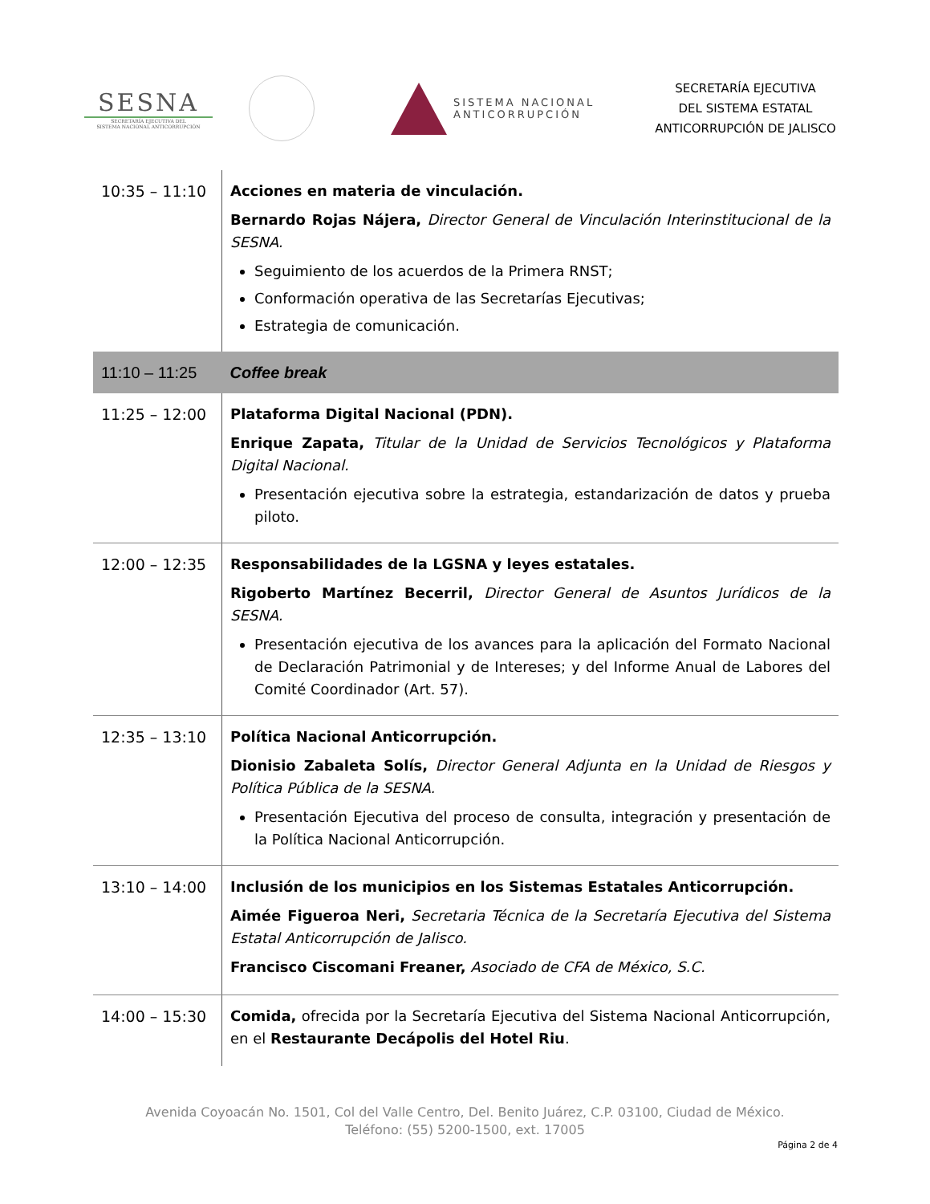SESNA
SECRETARÍA EJECUTIVA DEL
SISTEMA NACIONAL ANTICORRUPCIÓN
SISTEMA NACIONAL
ANTICORRUPCIÓN
SECRETARÍA EJECUTIVA
DEL SISTEMA ESTATAL
ANTICORRUPCIÓN DE JALISCO
| 10:35 – 11:10 | Acciones en materia de vinculación. Bernardo Rojas Nájera, Director General de Vinculación Interinstitucional de la SESNA. Seguimiento de los acuerdos de la Primera RNST; Conformación operativa de las Secretarías Ejecutivas; Estrategia de comunicación. |
| 11:10 – 11:25 | Coffee break |
| 11:25 – 12:00 | Plataforma Digital Nacional (PDN). Enrique Zapata, Titular de la Unidad de Servicios Tecnológicos y Plataforma Digital Nacional. Presentación ejecutiva sobre la estrategia, estandarización de datos y prueba piloto. |
| 12:00 – 12:35 | Responsabilidades de la LGSNA y leyes estatales. Rigoberto Martínez Becerril, Director General de Asuntos Jurídicos de la SESNA. Presentación ejecutiva de los avances para la aplicación del Formato Nacional de Declaración Patrimonial y de Intereses; y del Informe Anual de Labores del Comité Coordinador (Art. 57). |
| 12:35 – 13:10 | Política Nacional Anticorrupción. Dionisio Zabaleta Solís, Director General Adjunta en la Unidad de Riesgos y Política Pública de la SESNA. Presentación Ejecutiva del proceso de consulta, integración y presentación de la Política Nacional Anticorrupción. |
| 13:10 – 14:00 | Inclusión de los municipios en los Sistemas Estatales Anticorrupción. Aimée Figueroa Neri, Secretaria Técnica de la Secretaría Ejecutiva del Sistema Estatal Anticorrupción de Jalisco. Francisco Ciscomani Freaner, Asociado de CFA de México, S.C. |
| 14:00 – 15:30 | Comida, ofrecida por la Secretaría Ejecutiva del Sistema Nacional Anticorrupción, en el Restaurante Decápolis del Hotel Riu . |
Avenida Coyoacán No. 1501, Col del Valle Centro, Del. Benito Juárez, C.P. 03100, Ciudad de México.
Teléfono: (55) 5200-1500, ext. 17005
Página 2 de 4